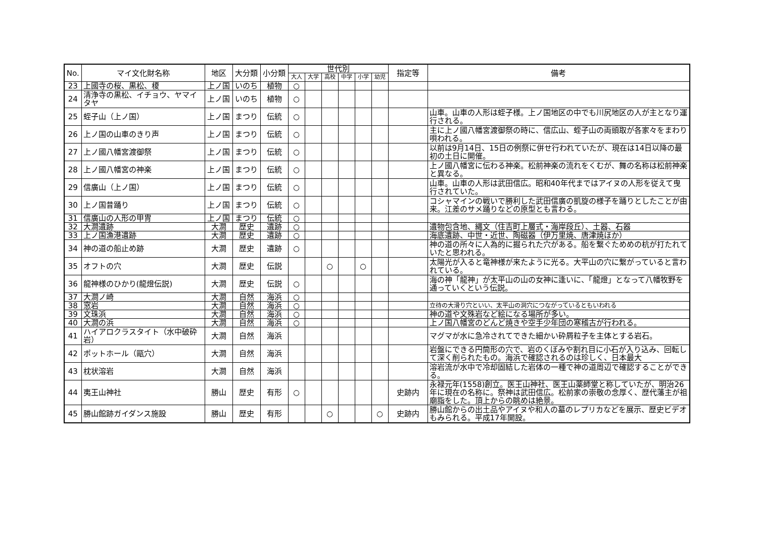| No. | マイ文化財名称 | 地区 | 大分類 | 小分類 | 世代別 | | | | | | 指定等 | 備考 |
| --- | --- | --- | --- | --- | --- | --- | --- | --- | --- | --- | --- | --- |
| | | | | | 大人 | 大学 | 高校 | 中学 | 小学 | 幼児 | | |
| 23 | 上國寺の桜、黒松、榎 | 上ノ国 | いのち | 植物 | ○ | | | | | | | |
| 24 | 清浄寺の黒松、イチョウ、ヤマイタヤ | 上ノ国 | いのち | 植物 | ○ | | | | | | | |
| 25 | 蛭子山（上ノ国） | 上ノ国 | まつり | 伝統 | ○ | | | | | | | 山車。山車の人形は蛭子様。上ノ国地区の中でも川尻地区の人が主となり運行される。 |
| 26 | 上ノ国の山車のきり声 | 上ノ国 | まつり | 伝統 | ○ | | | | | | | 主に上ノ國八幡宮渡御祭の時に、信広山、蛭子山の両頭取が各家々をまわり唄われる。 |
| 27 | 上ノ國八幡宮渡御祭 | 上ノ国 | まつり | 伝統 | ○ | | | | | | | 以前は9月14日、15日の例祭に併せ行われていたが、現在は14日以降の最初の土日に開催。 |
| 28 | 上ノ國八幡宮の神楽 | 上ノ国 | まつり | 伝統 | ○ | | | | | | | 上ノ國八幡宮に伝わる神楽。松前神楽の流れをくむが、舞の名称は松前神楽と異なる。 |
| 29 | 信廣山（上ノ国） | 上ノ国 | まつり | 伝統 | ○ | | | | | | | 山車。山車の人形は武田信広。昭和40年代まではアイヌの人形を従えて曳行されていた。 |
| 30 | 上ノ国昔踊り | 上ノ国 | まつり | 伝統 | ○ | | | | | | | コシャマインの戦いで勝利した武田信廣の凱旋の様子を踊りとしたことが由来。江差のサメ踊りなどの原型とも言わる。 |
| 31 | 信廣山の人形の甲冑 | 上ノ国 | まつり | 伝統 | ○ | | | | | | | |
| 32 | 大澗遺跡 | 大澗 | 歴史 | 遺跡 | ○ | | | | | | | 遺物包含地、縄文（住吉町上層式・海岸段丘）、土器、石器 |
| 33 | 上ノ国漁港遺跡 | 大澗 | 歴史 | 遺跡 | ○ | | | | | | | 海底遺跡、中世・近世、陶磁器（伊万里焼、唐津焼ほか） |
| 34 | 神の道の船止め跡 | 大澗 | 歴史 | 遺跡 | ○ | | | | | | | 神の道の所々に人為的に掘られた穴がある。船を繋ぐためめの杭が打たれていたと思われる。 |
| 35 | オフトの穴 | 大澗 | 歴史 | 伝説 | | | ○ | | ○ | | | 太陽光が入ると竜神様が来たように光る。大平山の穴に繋がっていると言われている。 |
| 36 | 龍神様のひかり(龍燈伝説) | 大澗 | 歴史 | 伝説 | ○ | | | | | | | 海の神「龍神」が太平山の山の女神に逢いに、「龍燈」となって八幡牧野を通っていくという伝説。 |
| 37 | 大澗ノ崎 | 大澗 | 自然 | 海浜 | ○ | | | | | | | |
| 38 | 窓岩 | 大澗 | 自然 | 海浜 | ○ | | | | | | | 立待の大滑り穴といい、太平山の洞穴につながっているともいわれる |
| 39 | 文珠浜 | 大澗 | 自然 | 海浜 | ○ | | | | | | | 神の道や文殊岩など絵になる場所が多い。 |
| 40 | 大澗の浜 | 大澗 | 自然 | 海浜 | ○ | | | | | | | 上ノ国八幡宮のどんど焼きや空手少年団の寒稽古が行われる。 |
| 41 | ハイアロクラスタイト（水中破砕岩） | 大澗 | 自然 | 海浜 | | | | | | | | マグマが水に急冷されてできた細かい砕屑粒子を主体とする岩石。 |
| 42 | ポットホール（甌穴） | 大澗 | 自然 | 海浜 | | | | | | | | 岩盤にできる円筒形の穴で、岩のくぼみや割れ目に小石が入り込み、回転して深く削られたもの。海浜で確認されるのは珍しく、日本最大 |
| 43 | 枕状溶岩 | 大澗 | 自然 | 海浜 | | | | | | | | 溶岩流が水中で冷却固結した岩体の一種で神の道周辺で確認することができる。 |
| 44 | 夷王山神社 | 勝山 | 歴史 | 有形 | ○ | | | | | | 史跡内 | 永禄元年(1558)創立。医王山神社、医王山薬師堂と称していたが、明治26年に現在の名称に。祭神は武田信広。松前家の崇敬の念厚く、歴代藩主が祖廟詣をした。頂上からの眺めは絶景。 |
| 45 | 勝山館跡ガイダンス施設 | 勝山 | 歴史 | 有形 | | | ○ | | | ○ | 史跡内 | 勝山館からの出土品やアイヌや和人の墓のレプリカなどを展示、歴史ビデオもみられる。平成17年開設。 |